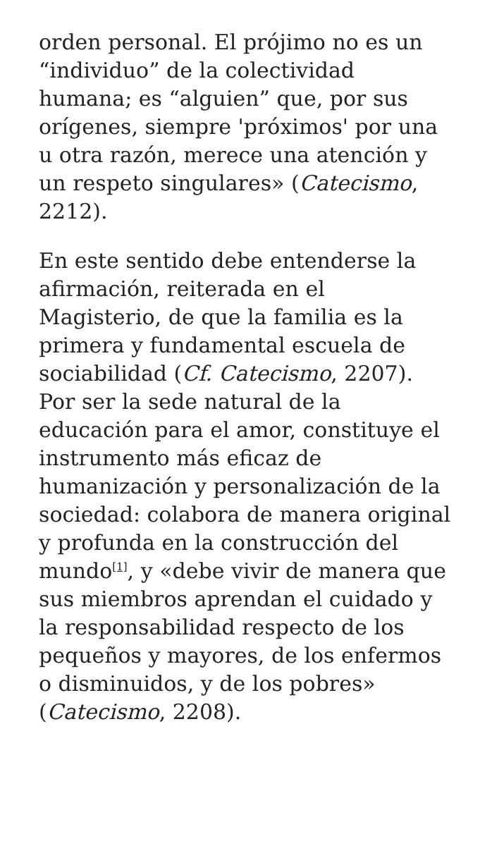orden personal. El prójimo no es un “individuo” de la colectividad humana; es “alguien” que, por sus orígenes, siempre 'próximos' por una u otra razón, merece una atención y un respeto singulares» (Catecismo, 2212).
En este sentido debe entenderse la afirmación, reiterada en el Magisterio, de que la familia es la primera y fundamental escuela de sociabilidad (Cf. Catecismo, 2207). Por ser la sede natural de la educación para el amor, constituye el instrumento más eficaz de humanización y personalización de la sociedad: colabora de manera original y profunda en la construcción del mundo<sup>[1]</sup>, y «debe vivir de manera que sus miembros aprendan el cuidado y la responsabilidad respecto de los pequeños y mayores, de los enfermos o disminuidos, y de los pobres» (Catecismo, 2208).